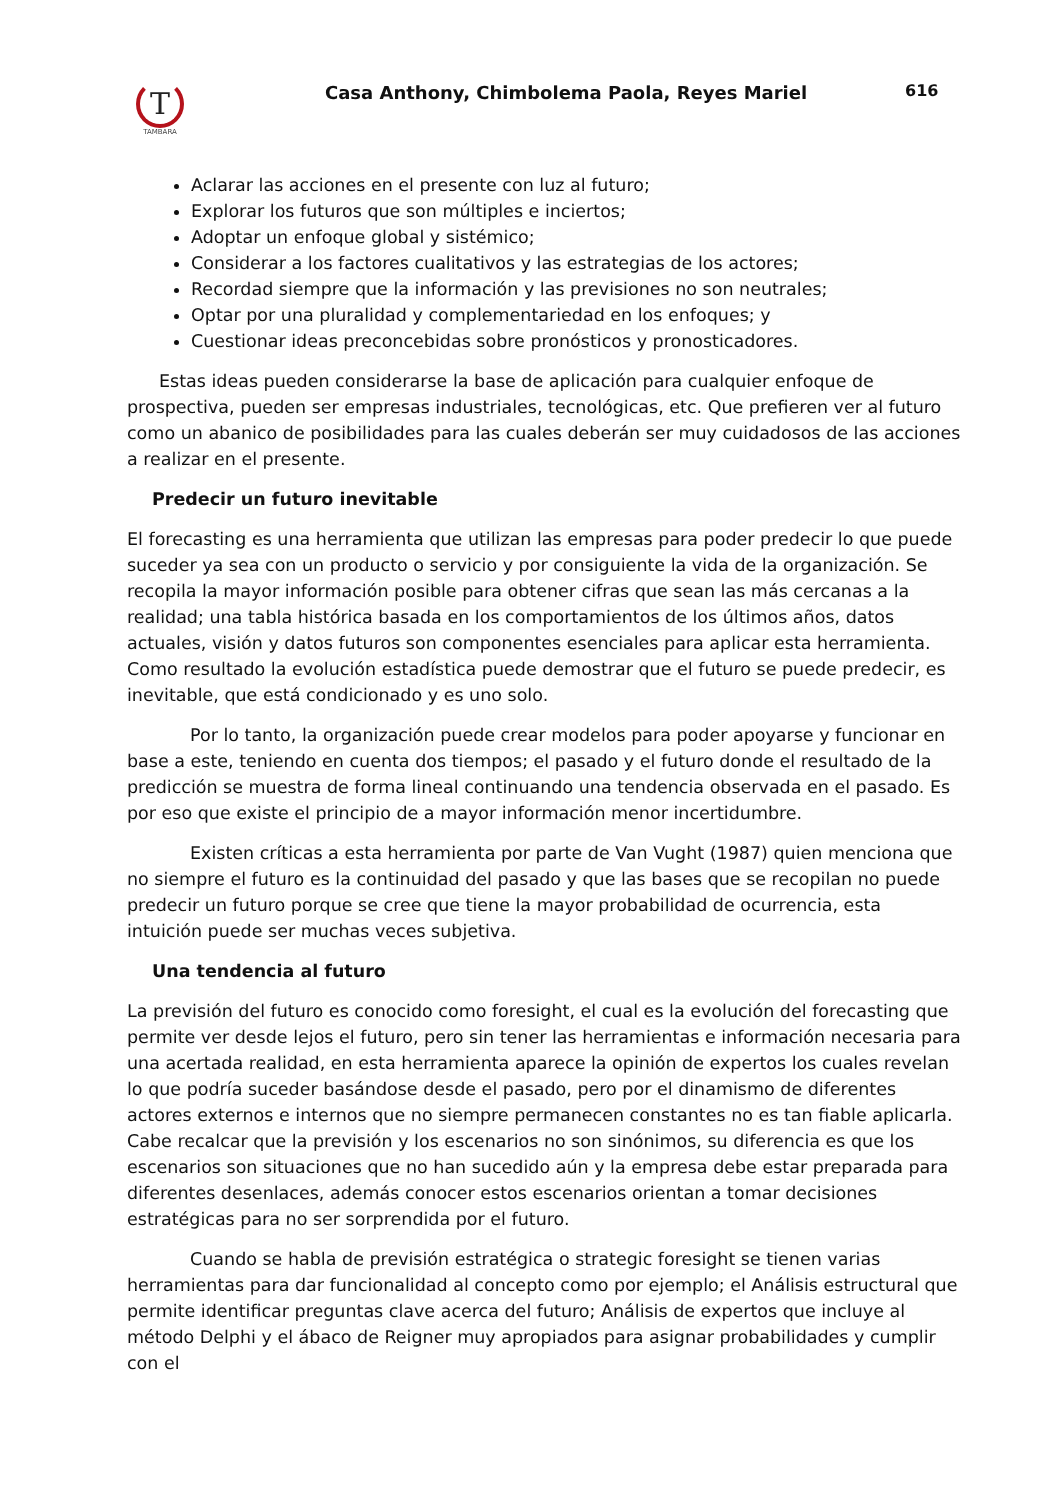T
TAMBARA
Casa Anthony, Chimbolema Paola, Reyes Mariel
616
Aclarar las acciones en el presente con luz al futuro;
Explorar los futuros que son múltiples e inciertos;
Adoptar un enfoque global y sistémico;
Considerar a los factores cualitativos y las estrategias de los actores;
Recordad siempre que la información y las previsiones no son neutrales;
Optar por una pluralidad y complementariedad en los enfoques; y
Cuestionar ideas preconcebidas sobre pronósticos y pronosticadores.
Estas ideas pueden considerarse la base de aplicación para cualquier enfoque de prospectiva, pueden ser empresas industriales, tecnológicas, etc. Que prefieren ver al futuro como un abanico de posibilidades para las cuales deberán ser muy cuidadosos de las acciones a realizar en el presente.
Predecir un futuro inevitable
El forecasting es una herramienta que utilizan las empresas para poder predecir lo que puede suceder ya sea con un producto o servicio y por consiguiente la vida de la organización. Se recopila la mayor información posible para obtener cifras que sean las más cercanas a la realidad; una tabla histórica basada en los comportamientos de los últimos años, datos actuales, visión y datos futuros son componentes esenciales para aplicar esta herramienta. Como resultado la evolución estadística puede demostrar que el futuro se puede predecir, es inevitable, que está condicionado y es uno solo.
Por lo tanto, la organización puede crear modelos para poder apoyarse y funcionar en base a este, teniendo en cuenta dos tiempos; el pasado y el futuro donde el resultado de la predicción se muestra de forma lineal continuando una tendencia observada en el pasado. Es por eso que existe el principio de a mayor información menor incertidumbre.
Existen críticas a esta herramienta por parte de Van Vught (1987) quien menciona que no siempre el futuro es la continuidad del pasado y que las bases que se recopilan no puede predecir un futuro porque se cree que tiene la mayor probabilidad de ocurrencia, esta intuición puede ser muchas veces subjetiva.
Una tendencia al futuro
La previsión del futuro es conocido como foresight, el cual es la evolución del forecasting que permite ver desde lejos el futuro, pero sin tener las herramientas e información necesaria para una acertada realidad, en esta herramienta aparece la opinión de expertos los cuales revelan lo que podría suceder basándose desde el pasado, pero por el dinamismo de diferentes actores externos e internos que no siempre permanecen constantes no es tan fiable aplicarla. Cabe recalcar que la previsión y los escenarios no son sinónimos, su diferencia es que los escenarios son situaciones que no han sucedido aún y la empresa debe estar preparada para diferentes desenlaces, además conocer estos escenarios orientan a tomar decisiones estratégicas para no ser sorprendida por el futuro.
Cuando se habla de previsión estratégica o strategic foresight se tienen varias herramientas para dar funcionalidad al concepto como por ejemplo; el Análisis estructural que permite identificar preguntas clave acerca del futuro; Análisis de expertos que incluye al método Delphi y el ábaco de Reigner muy apropiados para asignar probabilidades y cumplir con el